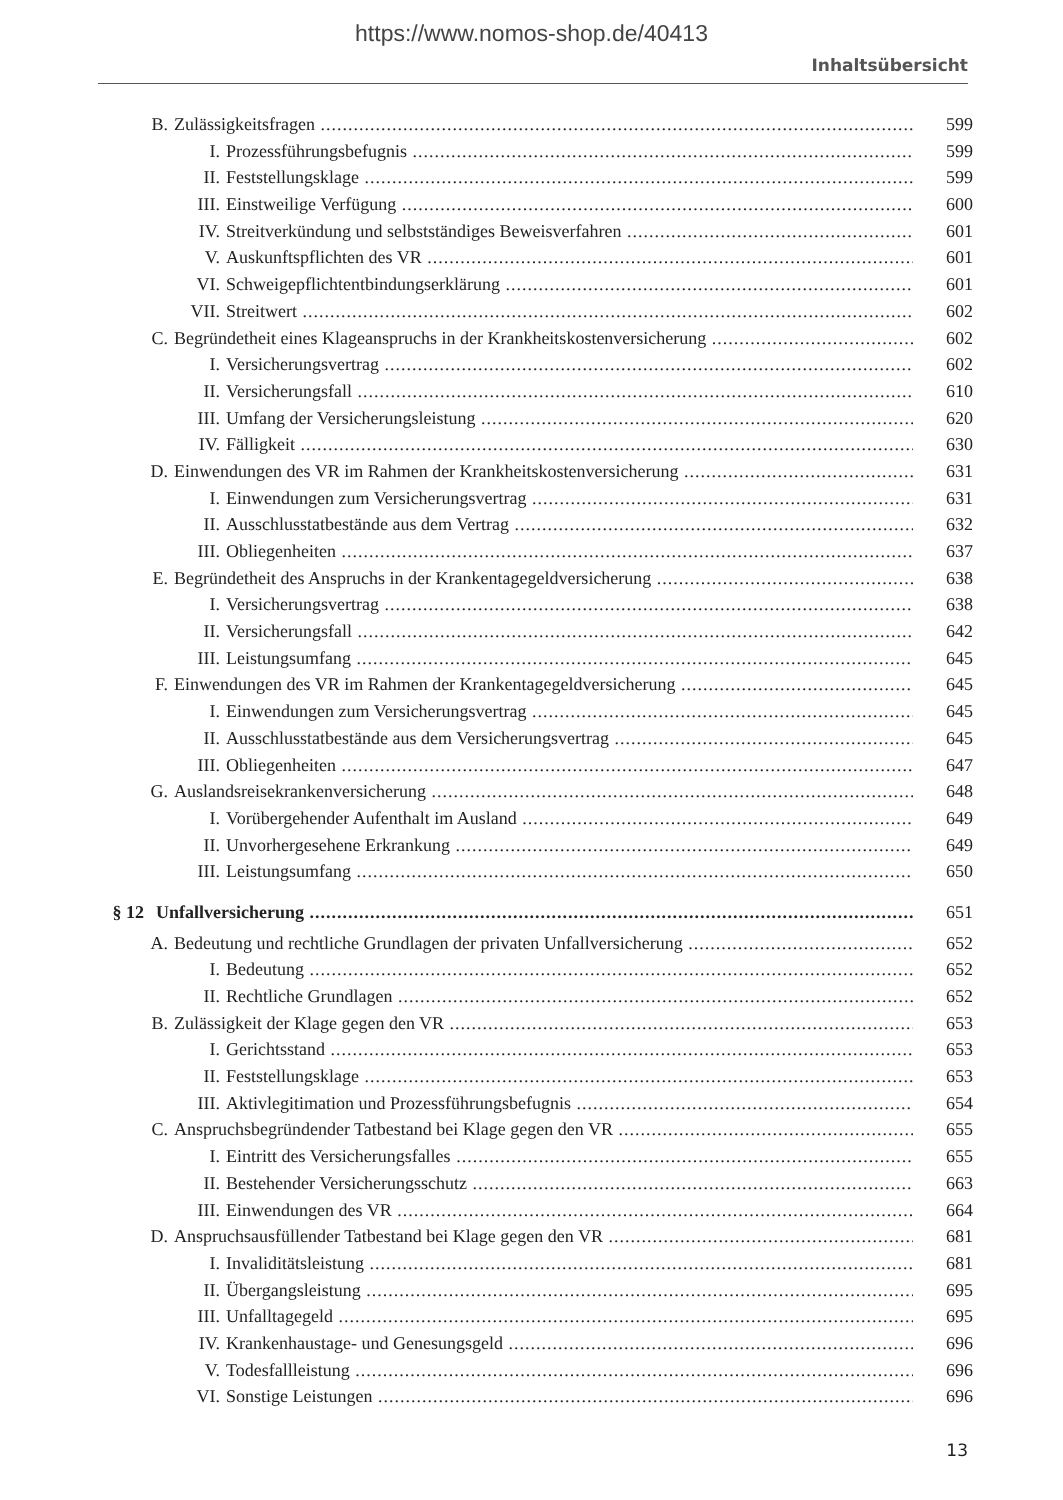https://www.nomos-shop.de/40413
Inhaltsübersicht
B. Zulässigkeitsfragen 599
I. Prozessführungsbefugnis 599
II. Feststellungsklage 599
III. Einstweilige Verfügung 600
IV. Streitverkündung und selbstständiges Beweisverfahren 601
V. Auskunftspflichten des VR 601
VI. Schweigepflichtentbindungserklärung 601
VII. Streitwert 602
C. Begründetheit eines Klageanspruchs in der Krankheitskostenversicherung 602
I. Versicherungsvertrag 602
II. Versicherungsfall 610
III. Umfang der Versicherungsleistung 620
IV. Fälligkeit 630
D. Einwendungen des VR im Rahmen der Krankheitskostenversicherung 631
I. Einwendungen zum Versicherungsvertrag 631
II. Ausschlusstatbestände aus dem Vertrag 632
III. Obliegenheiten 637
E. Begründetheit des Anspruchs in der Krankentagegeldversicherung 638
I. Versicherungsvertrag 638
II. Versicherungsfall 642
III. Leistungsumfang 645
F. Einwendungen des VR im Rahmen der Krankentagegeldversicherung 645
I. Einwendungen zum Versicherungsvertrag 645
II. Ausschlusstatbestände aus dem Versicherungsvertrag 645
III. Obliegenheiten 647
G. Auslandsreisekrankenversicherung 648
I. Vorübergehender Aufenthalt im Ausland 649
II. Unvorhergesehene Erkrankung 649
III. Leistungsumfang 650
§ 12 Unfallversicherung 651
A. Bedeutung und rechtliche Grundlagen der privaten Unfallversicherung 652
I. Bedeutung 652
II. Rechtliche Grundlagen 652
B. Zulässigkeit der Klage gegen den VR 653
I. Gerichtsstand 653
II. Feststellungsklage 653
III. Aktivlegitimation und Prozessführungsbefugnis 654
C. Anspruchsbegründender Tatbestand bei Klage gegen den VR 655
I. Eintritt des Versicherungsfalles 655
II. Bestehender Versicherungsschutz 663
III. Einwendungen des VR 664
D. Anspruchsausfüllender Tatbestand bei Klage gegen den VR 681
I. Invaliditätsleistung 681
II. Übergangsleistung 695
III. Unfalltagegeld 695
IV. Krankenhaustage- und Genesungsgeld 696
V. Todesfallleistung 696
VI. Sonstige Leistungen 696
13